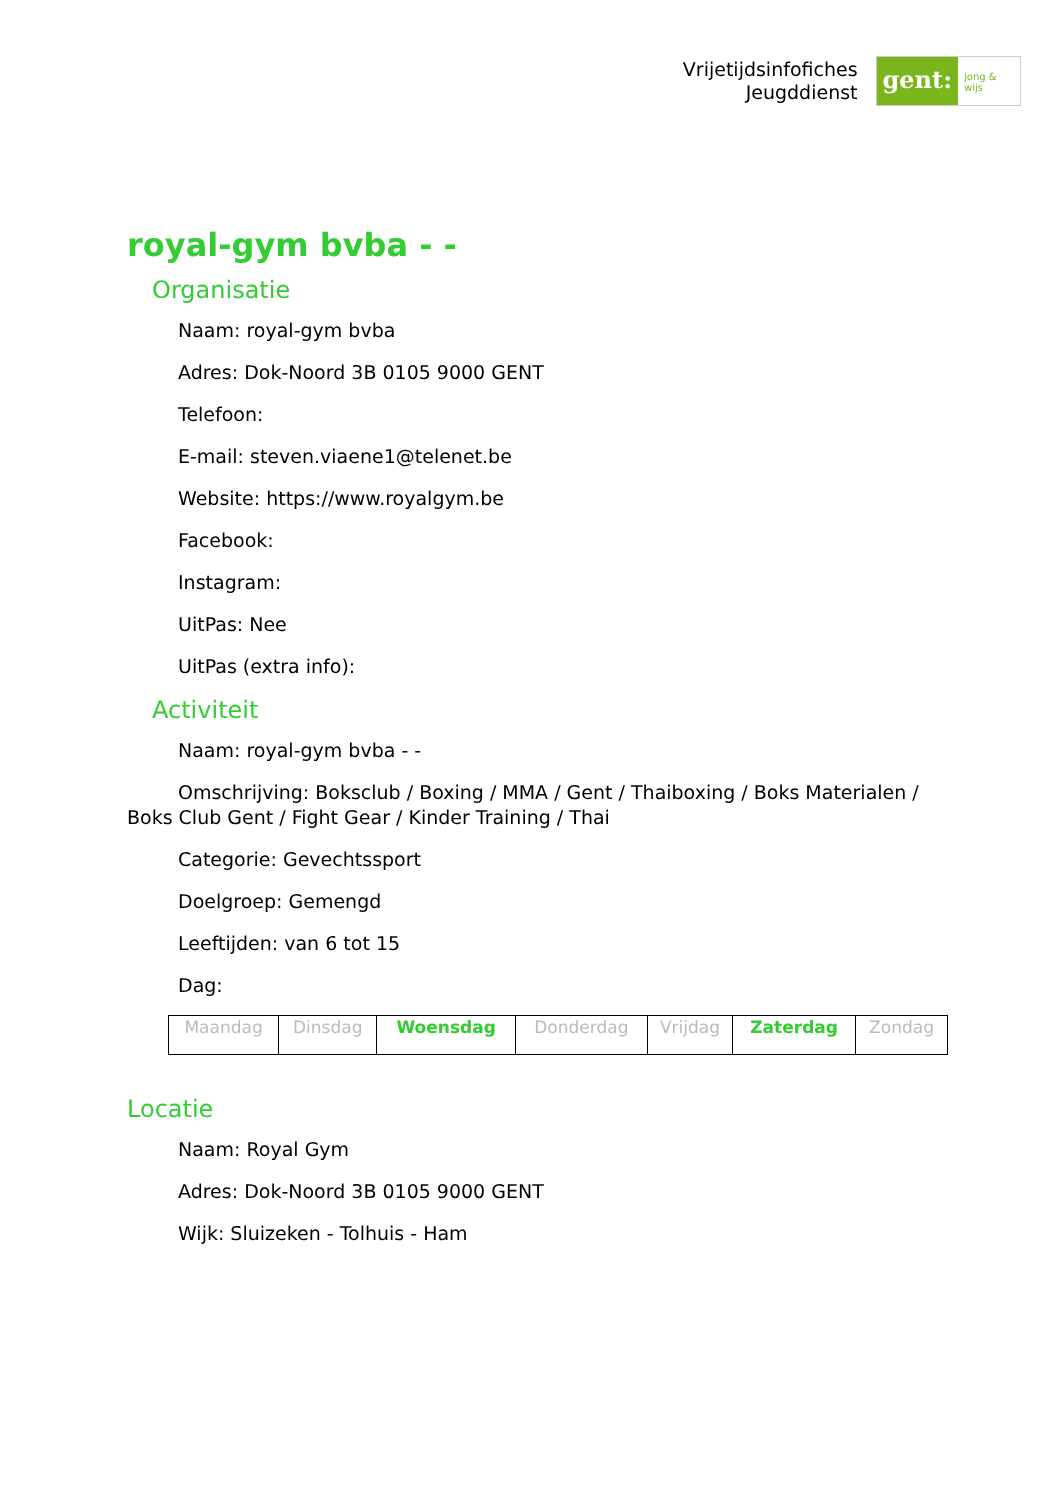Vrijetijdsinfofiches
Jeugddienst
gent:
jong & wijs
royal-gym bvba - -
Organisatie
Naam: royal-gym bvba
Adres: Dok-Noord 3B 0105 9000 GENT
Telefoon:
E-mail: steven.viaene1@telenet.be
Website: https://www.royalgym.be
Facebook:
Instagram:
UitPas: Nee
UitPas (extra info):
Activiteit
Naam: royal-gym bvba - -
Omschrijving: Boksclub / Boxing / MMA / Gent / Thaiboxing / Boks Materialen / Boks Club Gent / Fight Gear / Kinder Training / Thai
Categorie: Gevechtssport
Doelgroep: Gemengd
Leeftijden: van 6 tot 15
Dag:
| Maandag | Dinsdag | Woensdag | Donderdag | Vrijdag | Zaterdag | Zondag |
Locatie
Naam: Royal Gym
Adres: Dok-Noord 3B 0105 9000 GENT
Wijk: Sluizeken - Tolhuis - Ham